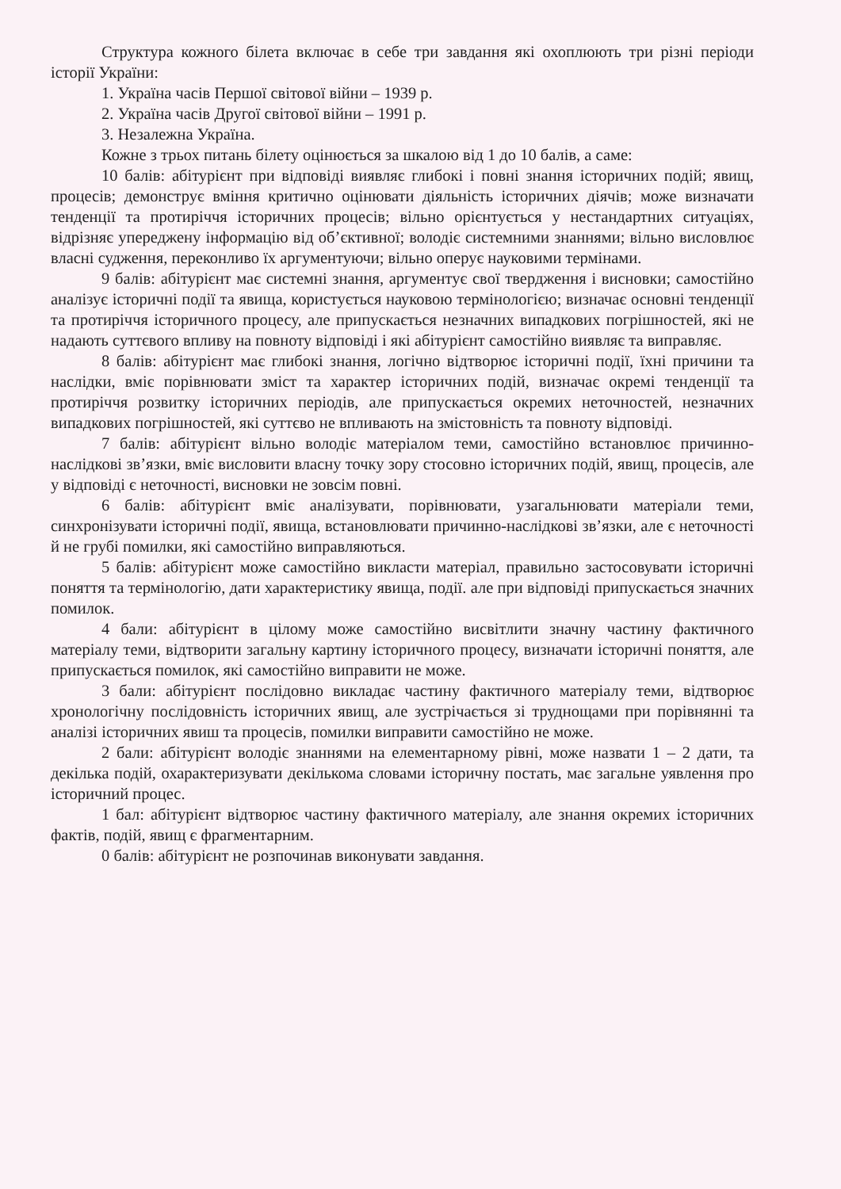Структура кожного білета включає в себе три завдання які охоплюють три різні періоди історії України:
1. Україна часів Першої світової війни – 1939 р.
2. Україна часів Другої світової війни – 1991 р.
3. Незалежна Україна.
Кожне з трьох питань білету оцінюється за шкалою від 1 до 10 балів, а саме:
10 балів: абітурієнт при відповіді виявляє глибокі і повні знання історичних подій; явищ, процесів; демонструє вміння критично оцінювати діяльність історичних діячів; може визначати тенденції та протиріччя історичних процесів; вільно орієнтується у нестандартних ситуаціях, відрізняє упереджену інформацію від об’єктивної; володіє системними знаннями; вільно висловлює власні судження, переконливо їх аргументуючи; вільно оперує науковими термінами.
9 балів: абітурієнт має системні знання, аргументує свої твердження і висновки; самостійно аналізує історичні події та явища, користується науковою термінологією; визначає основні тенденції та протиріччя історичного процесу, але припускається незначних випадкових погрішностей, які не надають суттєвого впливу на повноту відповіді і які абітурієнт самостійно виявляє та виправляє.
8 балів: абітурієнт має глибокі знання, логічно відтворює історичні події, їхні причини та наслідки, вміє порівнювати зміст та характер історичних подій, визначає окремі тенденції та протиріччя розвитку історичних періодів, але припускається окремих неточностей, незначних випадкових погрішностей, які суттєво не впливають на змістовність та повноту відповіді.
7 балів: абітурієнт вільно володіє матеріалом теми, самостійно встановлює причинно-наслідкові зв’язки, вміє висловити власну точку зору стосовно історичних подій, явищ, процесів, але у відповіді є неточності, висновки не зовсім повні.
6 балів: абітурієнт вміє аналізувати, порівнювати, узагальнювати матеріали теми, синхронізувати історичні події, явища, встановлювати причинно-наслідкові зв’язки, але є неточності й не грубі помилки, які самостійно виправляються.
5 балів: абітурієнт може самостійно викласти матеріал, правильно застосовувати історичні поняття та термінологію, дати характеристику явища, події. але при відповіді припускається значних помилок.
4 бали: абітурієнт в цілому може самостійно висвітлити значну частину фактичного матеріалу теми, відтворити загальну картину історичного процесу, визначати історичні поняття, але припускається помилок, які самостійно виправити не може.
3 бали: абітурієнт послідовно викладає частину фактичного матеріалу теми, відтворює хронологічну послідовність історичних явищ, але зустрічається зі труднощами при порівнянні та аналізі історичних явиш та процесів, помилки виправити самостійно не може.
2 бали: абітурієнт володіє знаннями на елементарному рівні, може назвати 1 – 2 дати, та декілька подій, охарактеризувати декількома словами історичну постать, має загальне уявлення про історичний процес.
1 бал: абітурієнт відтворює частину фактичного матеріалу, але знання окремих історичних фактів, подій, явищ є фрагментарним.
0 балів: абітурієнт не розпочинав виконувати завдання.